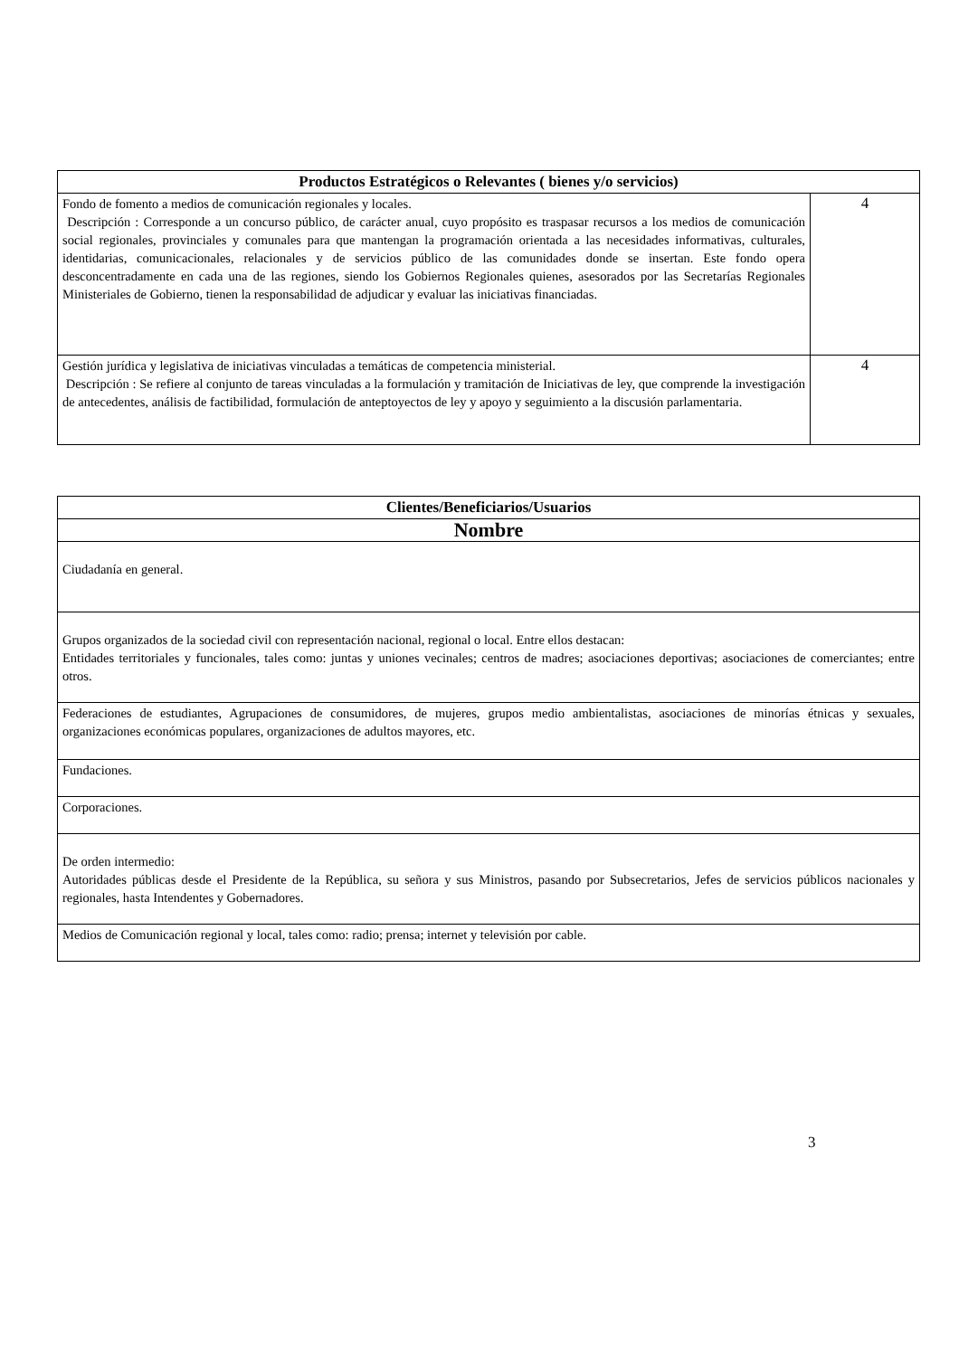| Productos Estratégicos o Relevantes ( bienes y/o servicios) | |
| --- | --- |
| Fondo de fomento a medios de comunicación regionales y locales. Descripción : Corresponde a un concurso público, de carácter anual, cuyo propósito es traspasar recursos a los medios de comunicación social regionales, provinciales y comunales para que mantengan la programación orientada a las necesidades informativas, culturales, identidarias, comunicacionales, relacionales y de servicios público de las comunidades donde se insertan. Este fondo opera desconcentradamente en cada una de las regiones, siendo los Gobiernos Regionales quienes, asesorados por las Secretarías Regionales Ministeriales de Gobierno, tienen la responsabilidad de adjudicar y evaluar las iniciativas financiadas. | 4 |
| Gestión jurídica y legislativa de iniciativas vinculadas a temáticas de competencia ministerial. Descripción : Se refiere al conjunto de tareas vinculadas a la formulación y tramitación de Iniciativas de ley, que comprende la investigación de antecedentes, análisis de factibilidad, formulación de anteptoyectos de ley y apoyo y seguimiento a la discusión parlamentaria. | 4 |
| Clientes/Beneficiarios/Usuarios |
| --- |
| Nombre |
| Ciudadanía en general. |
| Grupos organizados de la sociedad civil con representación nacional, regional o local. Entre ellos destacan: Entidades territoriales y funcionales, tales como: juntas y uniones vecinales; centros de madres; asociaciones deportivas; asociaciones de comerciantes; entre otros. |
| Federaciones de estudiantes, Agrupaciones de consumidores, de mujeres, grupos medio ambientalistas, asociaciones de minorías étnicas y sexuales, organizaciones económicas populares, organizaciones de adultos mayores, etc. |
| Fundaciones. |
| Corporaciones. |
| De orden intermedio: Autoridades públicas desde el Presidente de la República, su señora y sus Ministros, pasando por Subsecretarios, Jefes de servicios públicos nacionales y regionales, hasta Intendentes y Gobernadores. |
| Medios de Comunicación regional y local, tales como: radio; prensa; internet y televisión por cable. |
3